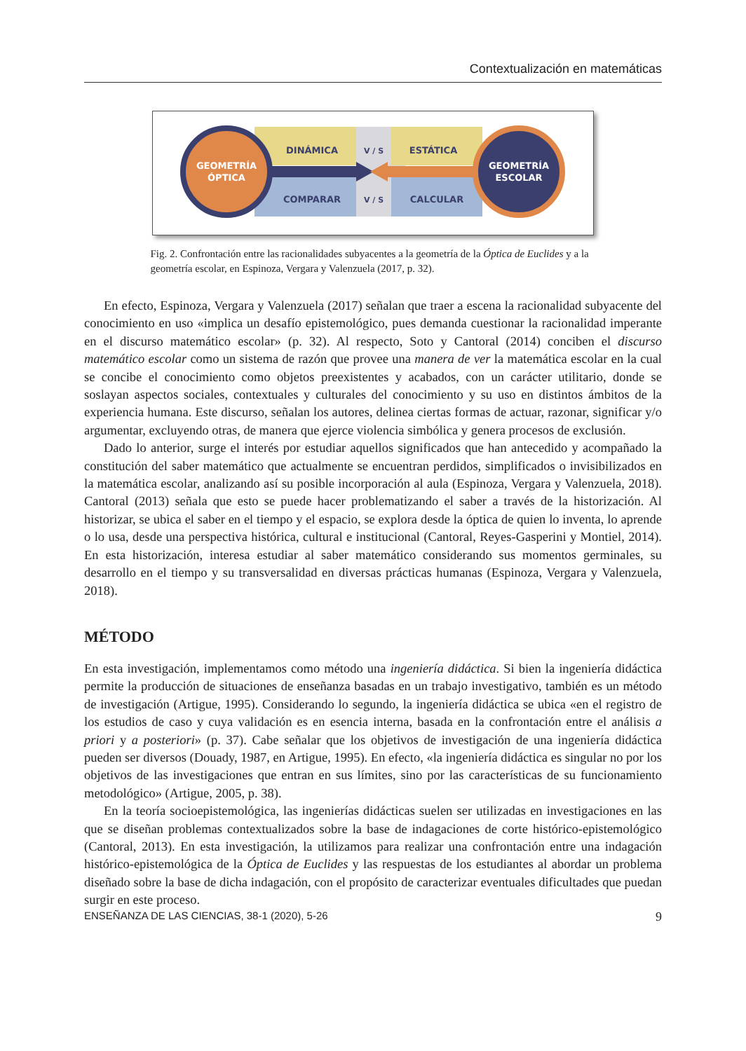Contextualización en matemáticas
GEOMETRÍA
ÓPTICA
GEOMETRÍA
ESCOLAR
DINÁMICA
COMPARAR
ESTÁTICA
CALCULAR
V / S
V / S
Fig. 2. Confrontación entre las racionalidades subyacentes a la geometría de la Óptica de Euclides y a la geometría escolar, en Espinoza, Vergara y Valenzuela (2017, p. 32).
En efecto, Espinoza, Vergara y Valenzuela (2017) señalan que traer a escena la racionalidad subyacente del conocimiento en uso «implica un desafío epistemológico, pues demanda cuestionar la racionalidad imperante en el discurso matemático escolar» (p. 32). Al respecto, Soto y Cantoral (2014) conciben el discurso matemático escolar como un sistema de razón que provee una manera de ver la matemática escolar en la cual se concibe el conocimiento como objetos preexistentes y acabados, con un carácter utilitario, donde se soslayan aspectos sociales, contextuales y culturales del conocimiento y su uso en distintos ámbitos de la experiencia humana. Este discurso, señalan los autores, delinea ciertas formas de actuar, razonar, significar y/o argumentar, excluyendo otras, de manera que ejerce violencia simbólica y genera procesos de exclusión.
Dado lo anterior, surge el interés por estudiar aquellos significados que han antecedido y acompañado la constitución del saber matemático que actualmente se encuentran perdidos, simplificados o invisibilizados en la matemática escolar, analizando así su posible incorporación al aula (Espinoza, Vergara y Valenzuela, 2018). Cantoral (2013) señala que esto se puede hacer problematizando el saber a través de la historización. Al historizar, se ubica el saber en el tiempo y el espacio, se explora desde la óptica de quien lo inventa, lo aprende o lo usa, desde una perspectiva histórica, cultural e institucional (Cantoral, Reyes-Gasperini y Montiel, 2014). En esta historización, interesa estudiar al saber matemático considerando sus momentos germinales, su desarrollo en el tiempo y su transversalidad en diversas prácticas humanas (Espinoza, Vergara y Valenzuela, 2018).
MÉTODO
En esta investigación, implementamos como método una ingeniería didáctica. Si bien la ingeniería didáctica permite la producción de situaciones de enseñanza basadas en un trabajo investigativo, también es un método de investigación (Artigue, 1995). Considerando lo segundo, la ingeniería didáctica se ubica «en el registro de los estudios de caso y cuya validación es en esencia interna, basada en la confrontación entre el análisis a priori y a posteriori» (p. 37). Cabe señalar que los objetivos de investigación de una ingeniería didáctica pueden ser diversos (Douady, 1987, en Artigue, 1995). En efecto, «la ingeniería didáctica es singular no por los objetivos de las investigaciones que entran en sus límites, sino por las características de su funcionamiento metodológico» (Artigue, 2005, p. 38).
En la teoría socioepistemológica, las ingenierías didácticas suelen ser utilizadas en investigaciones en las que se diseñan problemas contextualizados sobre la base de indagaciones de corte histórico-epistemológico (Cantoral, 2013). En esta investigación, la utilizamos para realizar una confrontación entre una indagación histórico-epistemológica de la Óptica de Euclides y las respuestas de los estudiantes al abordar un problema diseñado sobre la base de dicha indagación, con el propósito de caracterizar eventuales dificultades que puedan surgir en este proceso.
ENSEÑANZA DE LAS CIENCIAS, 38-1 (2020), 5-26 9